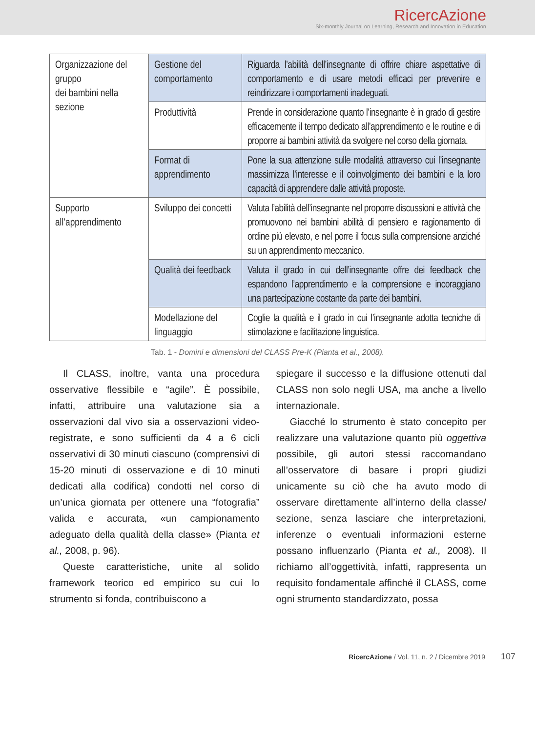RicercAzione
Six-monthly Journal on Learning, Research and Innovation in Education
| Organizzazione del gruppo dei bambini nella sezione | Gestione del comportamento | Riguarda l’abilità dell’insegnante di offrire chiare aspettative di comportamento e di usare metodi efficaci per prevenire e reindirizzare i comportamenti inadeguati. |
| | Produttività | Prende in considerazione quanto l’insegnante è in grado di gestire efficacemente il tempo dedicato all’apprendimento e le routine e di proporre ai bambini attività da svolgere nel corso della giornata. |
| | Format di apprendimento | Pone la sua attenzione sulle modalità attraverso cui l’insegnante massimizza l’interesse e il coinvolgimento dei bambini e la loro capacità di apprendere dalle attività proposte. |
| Supporto all’apprendimento | Sviluppo dei concetti | Valuta l’abilità dell’insegnante nel proporre discussioni e attività che promuovono nei bambini abilità di pensiero e ragionamento di ordine più elevato, e nel porre il focus sulla comprensione anziché su un apprendimento meccanico. |
| | Qualità dei feedback | Valuta il grado in cui dell’insegnante offre dei feedback che espandono l’apprendimento e la comprensione e incoraggiano una partecipazione costante da parte dei bambini. |
| | Modellazione del linguaggio | Coglie la qualità e il grado in cui l’insegnante adotta tecniche di stimolazione e facilitazione linguistica. |
Tab. 1 - Domini e dimensioni del CLASS Pre-K (Pianta et al., 2008).
Il CLASS, inoltre, vanta una procedura osservative flessibile e “agile”. È possibile, infatti, attribuire una valutazione sia a osservazioni dal vivo sia a osservazioni video-registrate, e sono sufficienti da 4 a 6 cicli osservativi di 30 minuti ciascuno (comprensivi di 15-20 minuti di osservazione e di 10 minuti dedicati alla codifica) condotti nel corso di un’unica giornata per ottenere una “fotografia” valida e accurata, «un campionamento adeguato della qualità della classe» (Pianta et al., 2008, p. 96).
Queste caratteristiche, unite al solido framework teorico ed empirico su cui lo strumento si fonda, contribuiscono a
spiegare il successo e la diffusione ottenuti dal CLASS non solo negli USA, ma anche a livello internazionale.
Giacché lo strumento è stato concepito per realizzare una valutazione quanto più oggettiva possibile, gli autori stessi raccomandano all’osservatore di basare i propri giudizi unicamente su ciò che ha avuto modo di osservare direttamente all’interno della classe/ sezione, senza lasciare che interpretazioni, inferenze o eventuali informazioni esterne possano influenzarlo (Pianta et al., 2008). Il richiamo all’oggettività, infatti, rappresenta un requisito fondamentale affinché il CLASS, come ogni strumento standardizzato, possa
RicercAzione / Vol. 11, n. 2 / Dicembre 2019 107